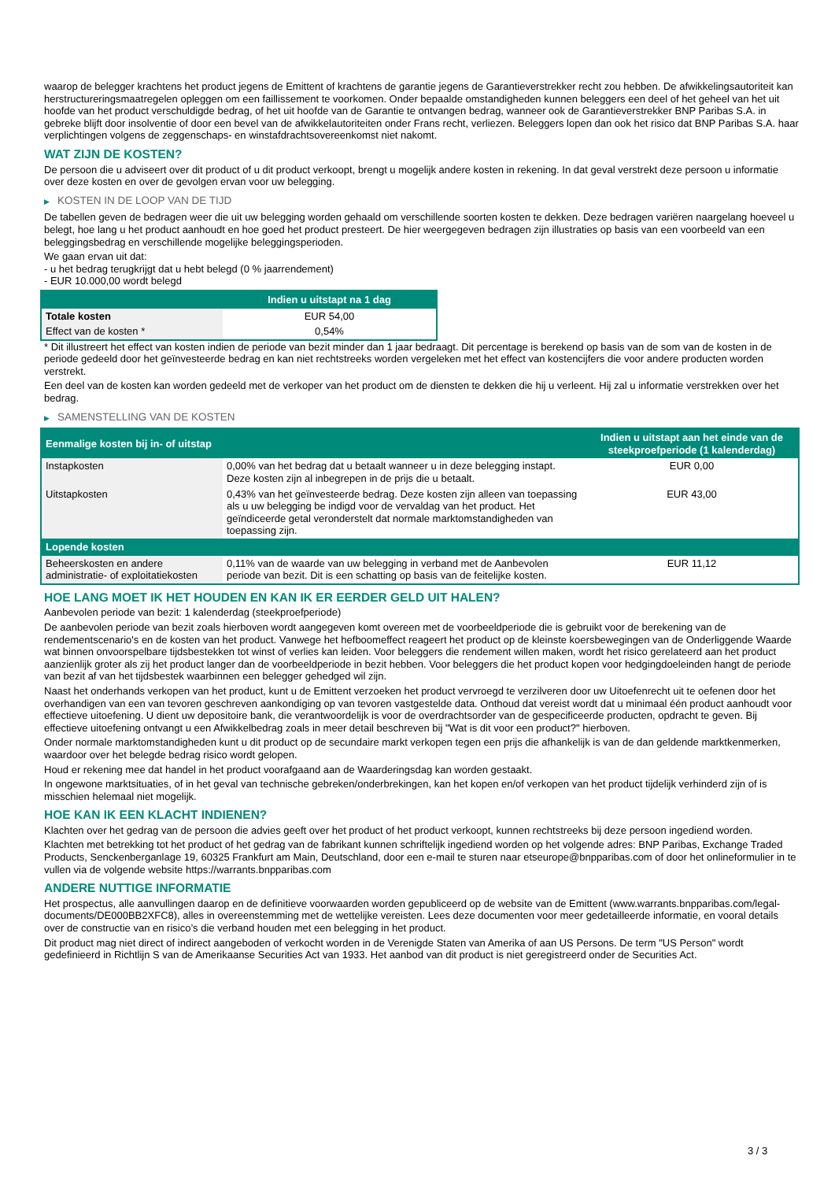waarop de belegger krachtens het product jegens de Emittent of krachtens de garantie jegens de Garantieverstrekker recht zou hebben. De afwikkelingsautoriteit kan herstructureringsmaatregelen opleggen om een faillissement te voorkomen. Onder bepaalde omstandigheden kunnen beleggers een deel of het geheel van het uit hoofde van het product verschuldigde bedrag, of het uit hoofde van de Garantie te ontvangen bedrag, wanneer ook de Garantieverstrekker BNP Paribas S.A. in gebreke blijft door insolventie of door een bevel van de afwikkelautoriteiten onder Frans recht, verliezen. Beleggers lopen dan ook het risico dat BNP Paribas S.A. haar verplichtingen volgens de zeggenschaps- en winstafdrachtsovereenkomst niet nakomt.
WAT ZIJN DE KOSTEN?
De persoon die u adviseert over dit product of u dit product verkoopt, brengt u mogelijk andere kosten in rekening. In dat geval verstrekt deze persoon u informatie over deze kosten en over de gevolgen ervan voor uw belegging.
▶ KOSTEN IN DE LOOP VAN DE TIJD
De tabellen geven de bedragen weer die uit uw belegging worden gehaald om verschillende soorten kosten te dekken. Deze bedragen variëren naargelang hoeveel u belegt, hoe lang u het product aanhoudt en hoe goed het product presteert. De hier weergegeven bedragen zijn illustraties op basis van een voorbeeld van een beleggingsbedrag en verschillende mogelijke beleggingsperioden.
We gaan ervan uit dat:
- u het bedrag terugkrijgt dat u hebt belegd (0 % jaarrendement)
- EUR 10.000,00 wordt belegd
| | Indien u uitstapt na 1 dag |
| --- | --- |
| Totale kosten | EUR 54,00 |
| Effect van de kosten * | 0,54% |
* Dit illustreert het effect van kosten indien de periode van bezit minder dan 1 jaar bedraagt. Dit percentage is berekend op basis van de som van de kosten in de periode gedeeld door het geïnvesteerde bedrag en kan niet rechtstreeks worden vergeleken met het effect van kostencijfers die voor andere producten worden verstrekt.
Een deel van de kosten kan worden gedeeld met de verkoper van het product om de diensten te dekken die hij u verleent. Hij zal u informatie verstrekken over het bedrag.
▶ SAMENSTELLING VAN DE KOSTEN
| Eenmalige kosten bij in- of uitstap | | Indien u uitstapt aan het einde van de steekproefperiode (1 kalenderdag) |
| --- | --- | --- |
| Instapkosten | 0,00% van het bedrag dat u betaalt wanneer u in deze belegging instapt. Deze kosten zijn al inbegrepen in de prijs die u betaalt. | EUR 0,00 |
| Uitstapkosten | 0,43% van het geïnvesteerde bedrag. Deze kosten zijn alleen van toepassing als u uw belegging be indigd voor de vervaldag van het product. Het geïndiceerde getal veronderstelt dat normale marktomstandigheden van toepassing zijn. | EUR 43,00 |
| Lopende kosten | | |
| Beheerskosten en andere administratie- of exploitatiekosten | 0,11% van de waarde van uw belegging in verband met de Aanbevolen periode van bezit. Dit is een schatting op basis van de feitelijke kosten. | EUR 11,12 |
HOE LANG MOET IK HET HOUDEN EN KAN IK ER EERDER GELD UIT HALEN?
Aanbevolen periode van bezit: 1 kalenderdag (steekproefperiode)
De aanbevolen periode van bezit zoals hierboven wordt aangegeven komt overeen met de voorbeeldperiode die is gebruikt voor de berekening van de rendementscenario's en de kosten van het product. Vanwege het hefboomeffect reageert het product op de kleinste koersbewegingen van de Onderliggende Waarde wat binnen onvoorspelbare tijdsbestekken tot winst of verlies kan leiden. Voor beleggers die rendement willen maken, wordt het risico gerelateerd aan het product aanzienlijk groter als zij het product langer dan de voorbeeldperiode in bezit hebben. Voor beleggers die het product kopen voor hedgingdoeleinden hangt de periode van bezit af van het tijdsbestek waarbinnen een belegger gehedged wil zijn.
Naast het onderhands verkopen van het product, kunt u de Emittent verzoeken het product vervroegd te verzilveren door uw Uitoefenrecht uit te oefenen door het overhandigen van een van tevoren geschreven aankondiging op van tevoren vastgestelde data. Onthoud dat vereist wordt dat u minimaal één product aanhoudt voor effectieve uitoefening. U dient uw depositoire bank, die verantwoordelijk is voor de overdrachtsorder van de gespecificeerde producten, opdracht te geven. Bij effectieve uitoefening ontvangt u een Afwikkelbedrag zoals in meer detail beschreven bij "Wat is dit voor een product?" hierboven.
Onder normale marktomstandigheden kunt u dit product op de secundaire markt verkopen tegen een prijs die afhankelijk is van de dan geldende marktkenmerken, waardoor over het belegde bedrag risico wordt gelopen.
Houd er rekening mee dat handel in het product voorafgaand aan de Waarderingsdag kan worden gestaakt.
In ongewone marktsituaties, of in het geval van technische gebreken/onderbrekingen, kan het kopen en/of verkopen van het product tijdelijk verhinderd zijn of is misschien helemaal niet mogelijk.
HOE KAN IK EEN KLACHT INDIENEN?
Klachten over het gedrag van de persoon die advies geeft over het product of het product verkoopt, kunnen rechtstreeks bij deze persoon ingediend worden.
Klachten met betrekking tot het product of het gedrag van de fabrikant kunnen schriftelijk ingediend worden op het volgende adres: BNP Paribas, Exchange Traded Products, Senckenberganlage 19, 60325 Frankfurt am Main, Deutschland, door een e-mail te sturen naar etseurope@bnpparibas.com of door het onlineformulier in te vullen via de volgende website https://warrants.bnpparibas.com
ANDERE NUTTIGE INFORMATIE
Het prospectus, alle aanvullingen daarop en de definitieve voorwaarden worden gepubliceerd op de website van de Emittent (www.warrants.bnpparibas.com/legal-documents/DE000BB2XFC8), alles in overeenstemming met de wettelijke vereisten. Lees deze documenten voor meer gedetailleerde informatie, en vooral details over de constructie van en risico’s die verband houden met een belegging in het product.
Dit product mag niet direct of indirect aangeboden of verkocht worden in de Verenigde Staten van Amerika of aan US Persons. De term "US Person" wordt gedefinieerd in Richtlijn S van de Amerikaanse Securities Act van 1933. Het aanbod van dit product is niet geregistreerd onder de Securities Act.
3 / 3